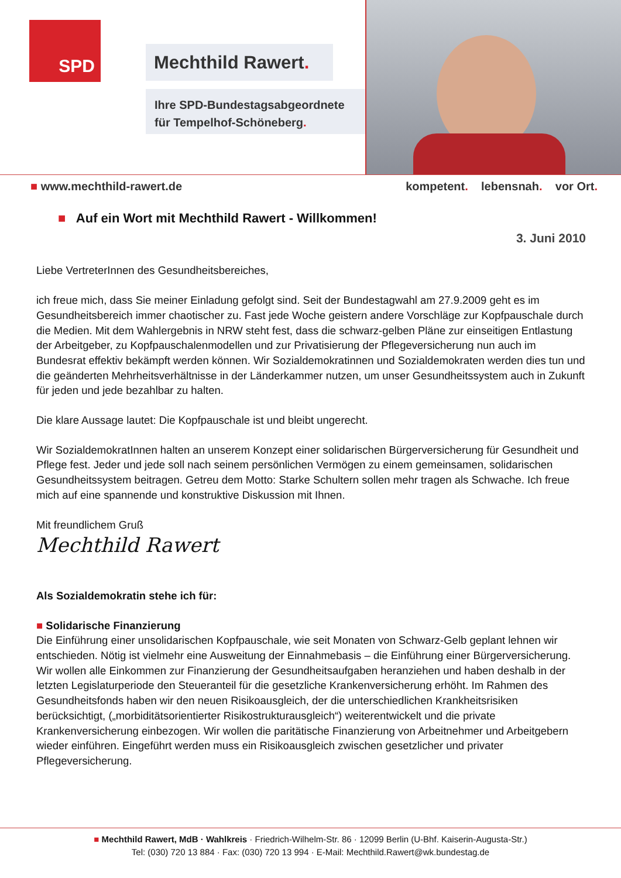SPD
Mechthild Rawert.
Ihre SPD-Bundestagsabgeordnete
für Tempelhof-Schöneberg.
■ www.mechthild-rawert.de kompetent. lebensnah. vor Ort.
■ Auf ein Wort mit Mechthild Rawert - Willkommen!
3. Juni 2010
Liebe VertreterInnen des Gesundheitsbereiches,
ich freue mich, dass Sie meiner Einladung gefolgt sind. Seit der Bundestagwahl am 27.9.2009 geht es im Gesundheitsbereich immer chaotischer zu. Fast jede Woche geistern andere Vorschläge zur Kopfpauschale durch die Medien. Mit dem Wahlergebnis in NRW steht fest, dass die schwarz-gelben Pläne zur einseitigen Entlastung der Arbeitgeber, zu Kopfpauschalenmodellen und zur Privatisierung der Pflegeversicherung nun auch im Bundesrat effektiv bekämpft werden können. Wir Sozialdemokratinnen und Sozialdemokraten werden dies tun und die geänderten Mehrheitsverhältnisse in der Länderkammer nutzen, um unser Gesundheitssystem auch in Zukunft für jeden und jede bezahlbar zu halten.
Die klare Aussage lautet: Die Kopfpauschale ist und bleibt ungerecht.
Wir SozialdemokratInnen halten an unserem Konzept einer solidarischen Bürgerversicherung für Gesundheit und Pflege fest. Jeder und jede soll nach seinem persönlichen Vermögen zu einem gemeinsamen, solidarischen Gesundheitssystem beitragen. Getreu dem Motto: Starke Schultern sollen mehr tragen als Schwache. Ich freue mich auf eine spannende und konstruktive Diskussion mit Ihnen.
Mit freundlichem Gruß
Mechthild Rawert
Als Sozialdemokratin stehe ich für:
■ Solidarische Finanzierung
Die Einführung einer unsolidarischen Kopfpauschale, wie seit Monaten von Schwarz-Gelb geplant lehnen wir entschieden. Nötig ist vielmehr eine Ausweitung der Einnahmebasis – die Einführung einer Bürgerversicherung. Wir wollen alle Einkommen zur Finanzierung der Gesundheitsaufgaben heranziehen und haben deshalb in der letzten Legislaturperiode den Steueranteil für die gesetzliche Krankenversicherung erhöht. Im Rahmen des Gesundheitsfonds haben wir den neuen Risikoausgleich, der die unterschiedlichen Krankheitsrisiken berücksichtigt, („morbiditätsorientierter Risikostrukturausgleich“) weiterentwickelt und die private Krankenversicherung einbezogen. Wir wollen die paritätische Finanzierung von Arbeitnehmer und Arbeitgebern wieder einführen. Eingeführt werden muss ein Risikoausgleich zwischen gesetzlicher und privater Pflegeversicherung.
■ Mechthild Rawert, MdB · Wahlkreis · Friedrich-Wilhelm-Str. 86 · 12099 Berlin (U-Bhf. Kaiserin-Augusta-Str.)
Tel: (030) 720 13 884 · Fax: (030) 720 13 994 · E-Mail: Mechthild.Rawert@wk.bundestag.de